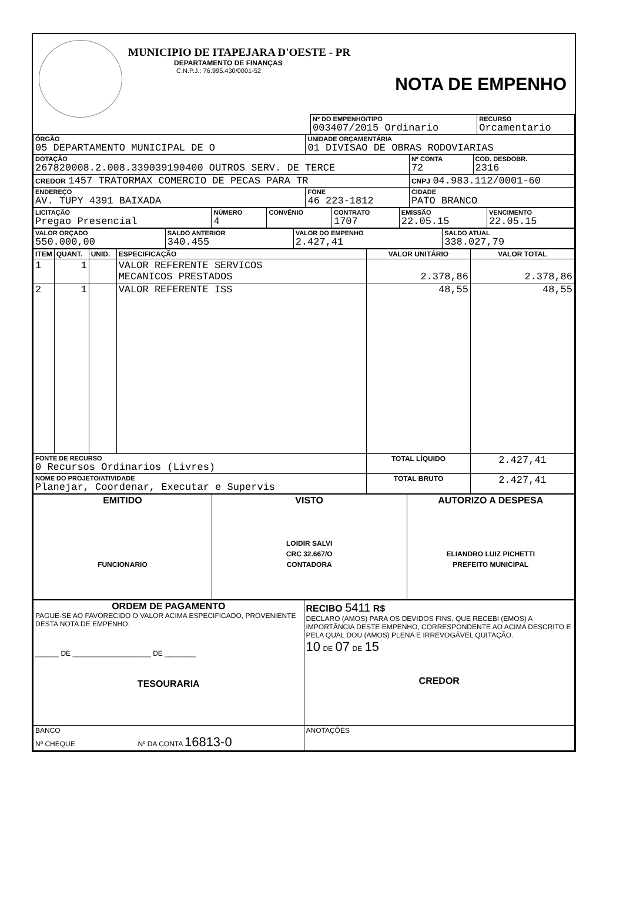MUNICIPIO DE ITAPEJARA D'OESTE - PR
DEPARTAMENTO DE FINANÇAS
C.N.P.J.: 76.995.430/0001-52
NOTA DE EMPENHO
| Nº DO EMPENHO/TIPO 003407/2015 Ordinario | RECURSO Orcamentario |
| ÓRGÃO 05 DEPARTAMENTO MUNICIPAL DE O | UNIDADE ORÇAMENTÁRIA 01 DIVISAO DE OBRAS RODOVIARIAS | | |
| DOTAÇÃO 267820008.2.008.339039190400 OUTROS SERV. DE TERCE | | Nº CONTA 72 | COD. DESDOBR. 2316 |
| CREDOR 1457 TRATORMAX COMERCIO DE PECAS PARA TR | | CNPJ 04.983.112/0001-60 | |
| ENDEREÇO AV. TUPY 4391 BAIXADA | FONE 46 223-1812 | CIDADE PATO BRANCO | |
| LICITAÇÃO Pregao Presencial | NÚMERO 4 | CONVÊNIO | CONTRATO 1707 | EMISSÃO 22.05.15 | VENCIMENTO 22.05.15 |
| VALOR ORÇADO 550.000,00 | SALDO ANTERIOR 340.455 | VALOR DO EMPENHO 2.427,41 | SALDO ATUAL 338.027,79 |
| ITEM | QUANT. | UNID. | ESPECIFICAÇÃO | VALOR UNITÁRIO | VALOR TOTAL |
| --- | --- | --- | --- | --- | --- |
| 1 | 1 | | VALOR REFERENTE SERVICOS MECANICOS PRESTADOS | 2.378,86 | 2.378,86 |
| 2 | 1 | | VALOR REFERENTE ISS | 48,55 | 48,55 |
| FONTE DE RECURSO 0 Recursos Ordinarios (Livres) | | | | TOTAL LÍQUIDO | 2.427,41 |
| NOME DO PROJETO/ATIVIDADE Planejar, Coordenar, Executar e Supervis | | | | TOTAL BRUTO | 2.427,41 |
| EMITIDO FUNCIONARIO | VISTO LOIDIR SALVI CRC 32.667/O CONTADORA | AUTORIZO A DESPESA ELIANDRO LUIZ PICHETTI PREFEITO MUNICIPAL |
| ORDEM DE PAGAMENTO PAGUE-SE AO FAVORECIDO O VALOR ACIMA ESPECIFICADO, PROVENIENTE DESTA NOTA DE EMPENHO. ______ DE ____________________ DE ________ TESOURARIA | RECIBO 5411 R$ DECLARO (AMOS) PARA OS DEVIDOS FINS, QUE RECEBI (EMOS) A IMPORTÂNCIA DESTE EMPENHO, CORRESPONDENTE AO ACIMA DESCRITO E PELA QUAL DOU (AMOS) PLENA E IRREVOGÁVEL QUITAÇÃO. 10 DE 07 DE 15 CREDOR |
| BANCO Nº CHEQUE Nº DA CONTA 16813-0 | ANOTAÇÕES |